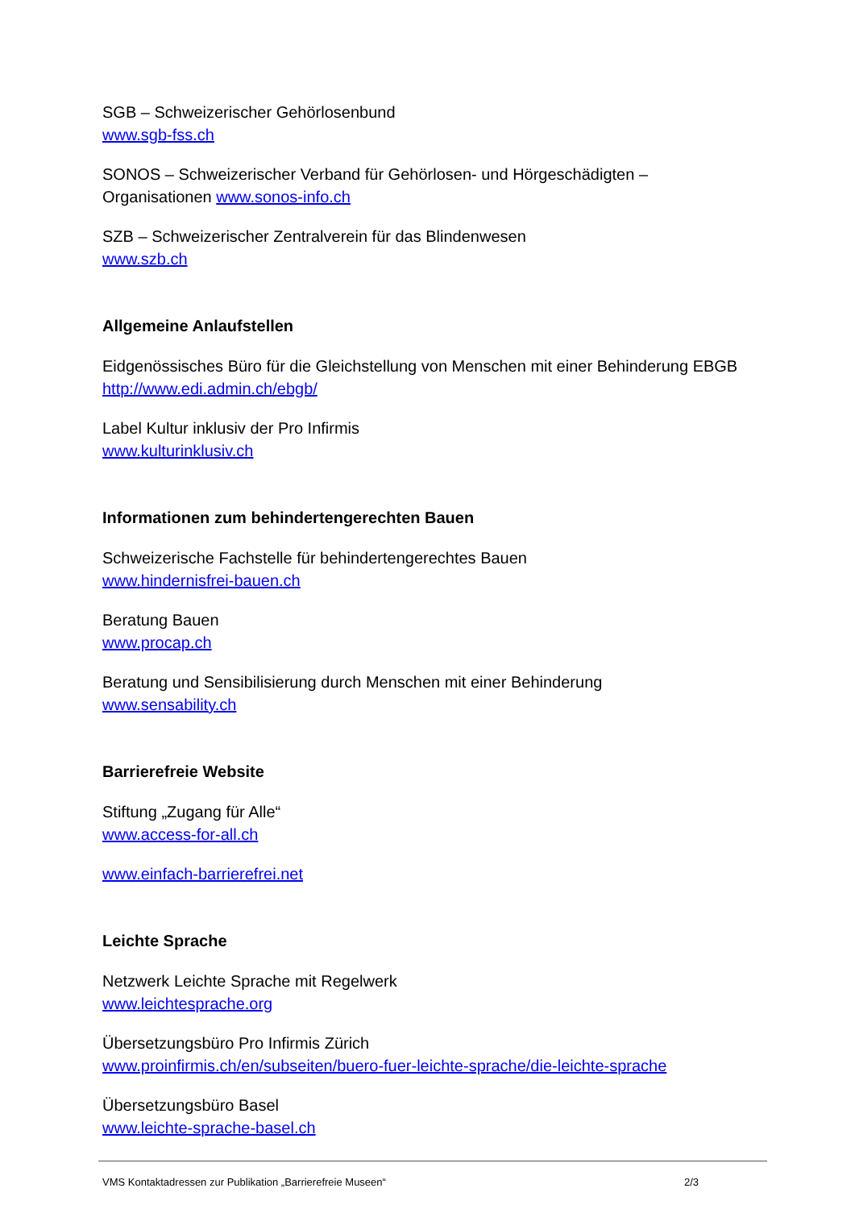SGB – Schweizerischer Gehörlosenbund
www.sgb-fss.ch
SONOS – Schweizerischer Verband für Gehörlosen- und Hörgeschädigten –
Organisationen www.sonos-info.ch
SZB – Schweizerischer Zentralverein für das Blindenwesen
www.szb.ch
Allgemeine Anlaufstellen
Eidgenössisches Büro für die Gleichstellung von Menschen mit einer Behinderung EBGB
http://www.edi.admin.ch/ebgb/
Label Kultur inklusiv der Pro Infirmis
www.kulturinklusiv.ch
Informationen zum behindertengerechten Bauen
Schweizerische Fachstelle für behindertengerechtes Bauen
www.hindernisfrei-bauen.ch
Beratung Bauen
www.procap.ch
Beratung und Sensibilisierung durch Menschen mit einer Behinderung
www.sensability.ch
Barrierefreie Website
Stiftung „Zugang für Alle“
www.access-for-all.ch
www.einfach-barrierefrei.net
Leichte Sprache
Netzwerk Leichte Sprache mit Regelwerk
www.leichtesprache.org
Übersetzungsbüro Pro Infirmis Zürich
www.proinfirmis.ch/en/subseiten/buero-fuer-leichte-sprache/die-leichte-sprache
Übersetzungsbüro Basel
www.leichte-sprache-basel.ch
VMS Kontaktadressen zur Publikation „Barrierefreie Museen“ 2/3